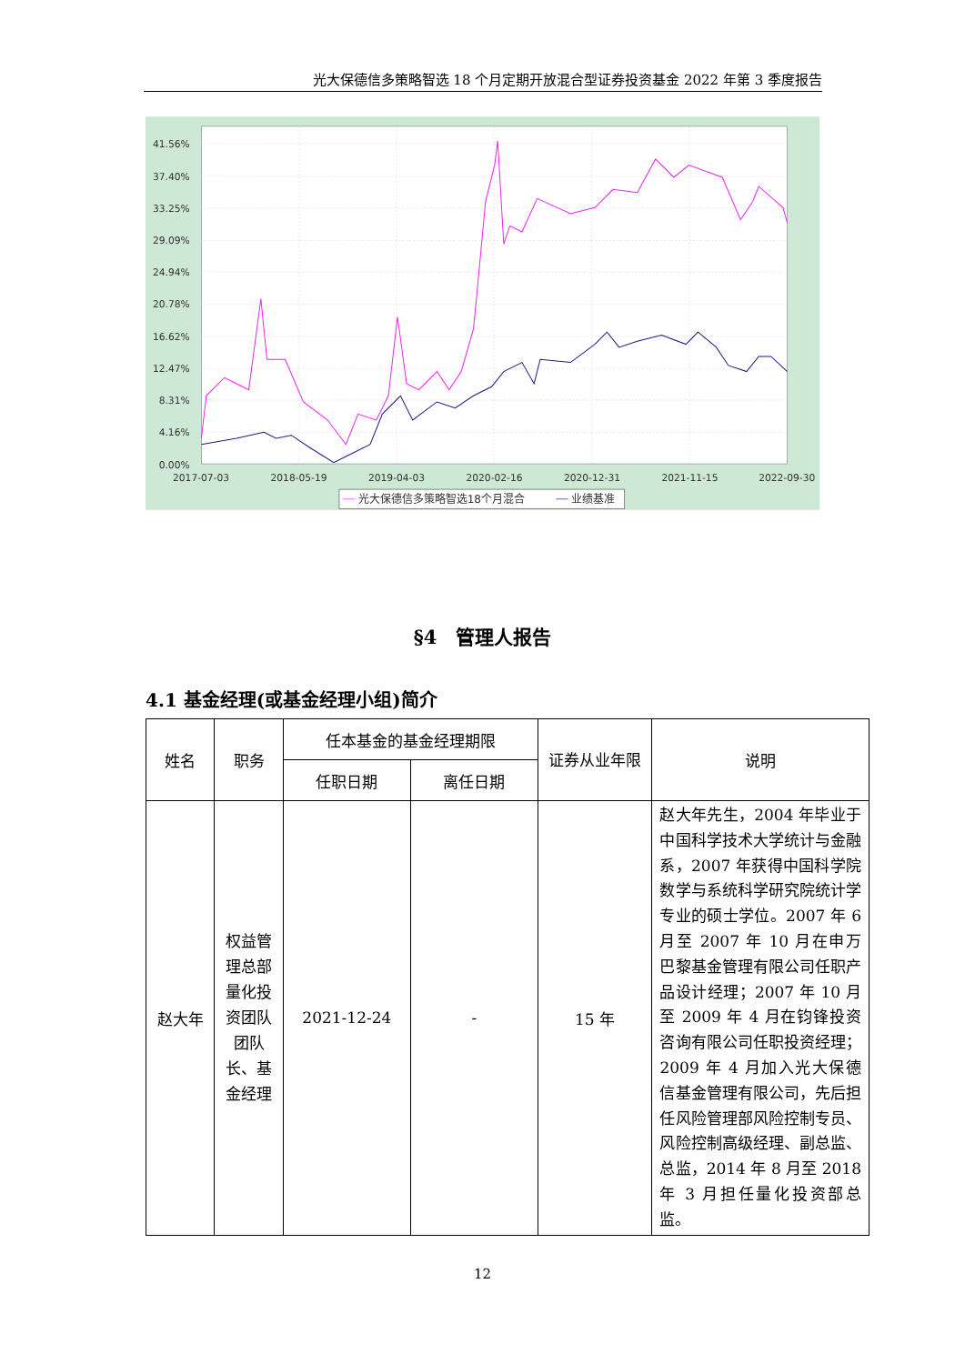光大保德信多策略智选 18 个月定期开放混合型证券投资基金 2022 年第 3 季度报告
41.56%
37.40%
33.25%
29.09%
24.94%
20.78%
16.62%
12.47%
8.31%
4.16%
0.00%
2017-07-03
2018-05-19
2019-04-03
2020-02-16
2020-12-31
2021-11-15
2022-09-30
光大保德信多策略智选18个月混合
业绩基准
§4　管理人报告
4.1 基金经理(或基金经理小组)简介
| 姓名 | 职务 | 任本基金的基金经理期限 | | 证券从业年限 | 说明 |
| --- | --- | --- | --- | --- | --- |
| | | 任职日期 | 离任日期 | | |
| 赵大年 | 权益管理总部量化投资团队团队长、基金经理 | 2021-12-24 | - | 15 年 | 赵大年先生，2004 年毕业于中国科学技术大学统计与金融系，2007 年获得中国科学院数学与系统科学研究院统计学专业的硕士学位。2007 年 6 月至 2007 年 10 月在申万巴黎基金管理有限公司任职产品设计经理；2007 年 10 月至 2009 年 4 月在钧锋投资咨询有限公司任职投资经理；2009 年 4 月加入光大保德信基金管理有限公司，先后担任风险管理部风险控制专员、风险控制高级经理、副总监、总监，2014 年 8 月至 2018 年 3 月担任量化投资部总监。 |
12